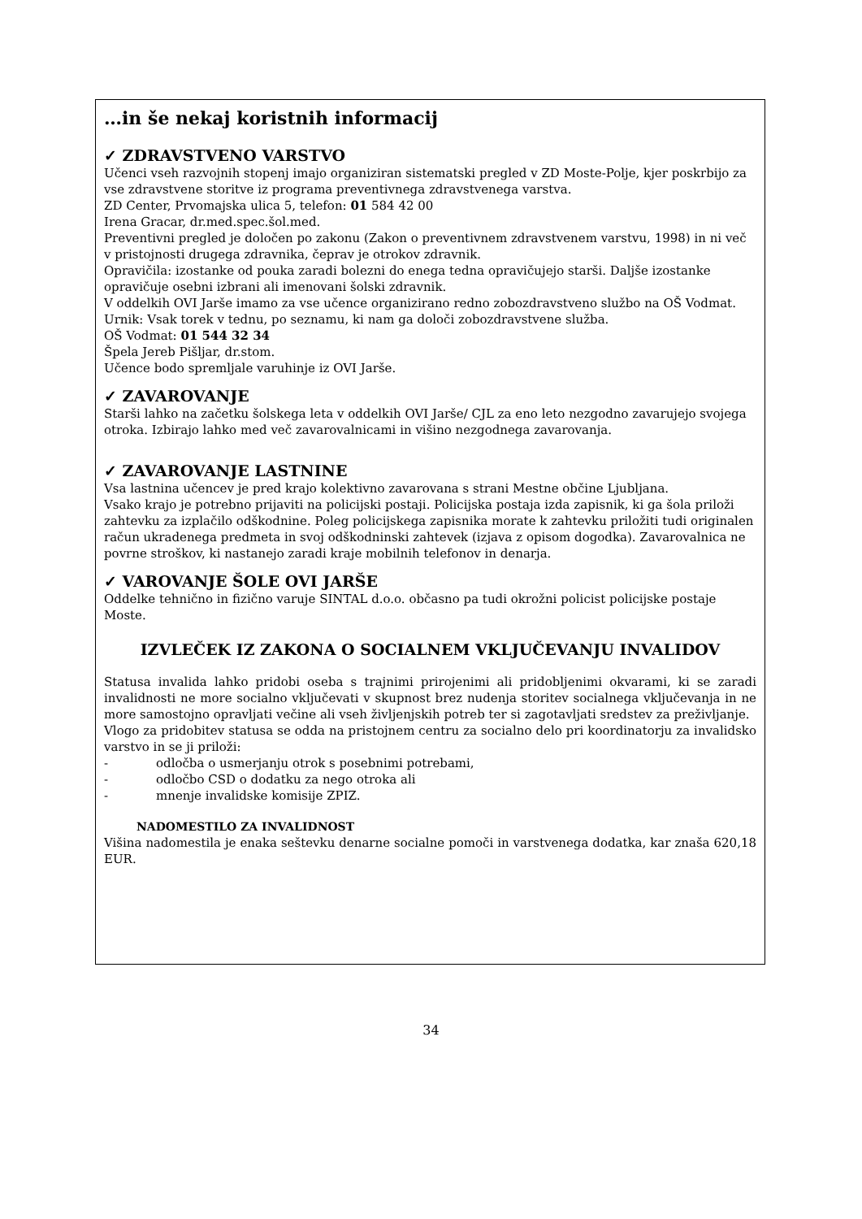…in še nekaj koristnih informacij
✓ ZDRAVSTVENO VARSTVO
Učenci vseh razvojnih stopenj imajo organiziran sistematski pregled v ZD Moste-Polje, kjer poskrbijo za vse zdravstvene storitve iz programa preventivnega zdravstvenega varstva.
ZD Center, Prvomajska ulica 5, telefon: 01 584 42 00
Irena Gracar, dr.med.spec.šol.med.
Preventivni pregled je določen po zakonu (Zakon o preventivnem zdravstvenem varstvu, 1998) in ni več v pristojnosti drugega zdravnika, čeprav je otrokov zdravnik.
Opravičila: izostanke od pouka zaradi bolezni do enega tedna opravičujejo starši. Daljše izostanke opravičuje osebni izbrani ali imenovani šolski zdravnik.
V oddelkih OVI Jarše imamo za vse učence organizirano redno zobozdravstveno službo na OŠ Vodmat.
Urnik: Vsak torek v tednu, po seznamu, ki nam ga določi zobozdravstvene služba.
OŠ Vodmat: 01 544 32 34
Špela Jereb Pišljar, dr.stom.
Učence bodo spremljale varuhinje iz OVI Jarše.
✓ ZAVAROVANJE
Starši lahko na začetku šolskega leta v oddelkih OVI Jarše/ CJL za eno leto nezgodno zavarujejo svojega otroka. Izbirajo lahko med več zavarovalnicami in višino nezgodnega zavarovanja.
✓ ZAVAROVANJE LASTNINE
Vsa lastnina učencev je pred krajo kolektivno zavarovana s strani Mestne občine Ljubljana.
Vsako krajo je potrebno prijaviti na policijski postaji. Policijska postaja izda zapisnik, ki ga šola priloži zahtevku za izplačilo odškodnine. Poleg policijskega zapisnika morate k zahtevku priložiti tudi originalen račun ukradenega predmeta in svoj odškodninski zahtevek (izjava z opisom dogodka). Zavarovalnica ne povrne stroškov, ki nastanejo zaradi kraje mobilnih telefonov in denarja.
✓ VAROVANJE ŠOLE OVI JARŠE
Oddelke tehnično in fizično varuje SINTAL d.o.o. občasno pa tudi okrožni policist policijske postaje Moste.
IZVLEČEK IZ ZAKONA O SOCIALNEM VKLJUČEVANJU INVALIDOV
Statusa invalida lahko pridobi oseba s trajnimi prirojenimi ali pridobljenimi okvarami, ki se zaradi invalidnosti ne more socialno vključevati v skupnost brez nudenja storitev socialnega vključevanja in ne more samostojno opravljati večine ali vseh življenjskih potreb ter si zagotavljati sredstev za preživljanje.
Vlogo za pridobitev statusa se odda na pristojnem centru za socialno delo pri koordinatorju za invalidsko varstvo in se ji priloži:
- odločba o usmerjanju otrok s posebnimi potrebami,
- odločbo CSD o dodatku za nego otroka ali
- mnenje invalidske komisije ZPIZ.
NADOMESTILO ZA INVALIDNOST
Višina nadomestila je enaka seštevku denarne socialne pomoči in varstvenega dodatka, kar znaša 620,18 EUR.
34